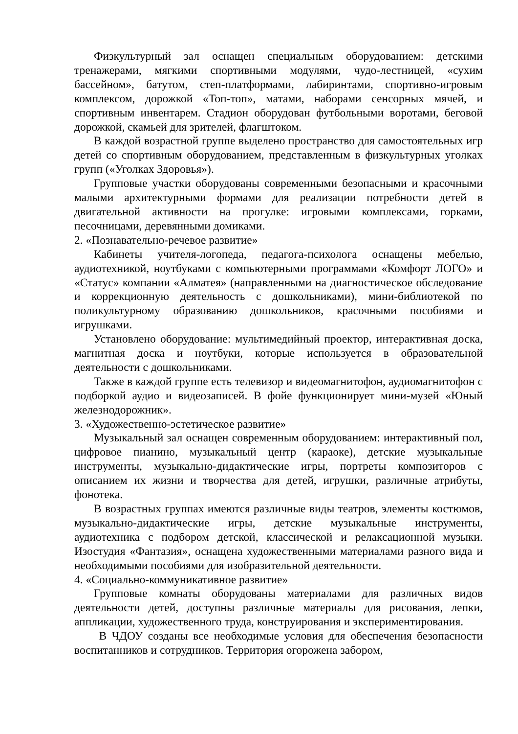Физкультурный зал оснащен специальным оборудованием: детскими тренажерами, мягкими спортивными модулями, чудо-лестницей, «сухим бассейном», батутом, степ-платформами, лабиринтами, спортивно-игровым комплексом, дорожкой «Топ-топ», матами, наборами сенсорных мячей, и спортивным инвентарем. Стадион оборудован футбольными воротами, беговой дорожкой, скамьей для зрителей, флагштоком.
В каждой возрастной группе выделено пространство для самостоятельных игр детей со спортивным оборудованием, представленным в физкультурных уголках групп («Уголках Здоровья»).
Групповые участки оборудованы современными безопасными и красочными малыми архитектурными формами для реализации потребности детей в двигательной активности на прогулке: игровыми комплексами, горками, песочницами, деревянными домиками.
2. «Познавательно-речевое развитие»
Кабинеты учителя-логопеда, педагога-психолога оснащены мебелью, аудиотехникой, ноутбуками с компьютерными программами «Комфорт ЛОГО» и «Статус» компании «Алматея» (направленными на диагностическое обследование и коррекционную деятельность с дошкольниками), мини-библиотекой по поликультурному образованию дошкольников, красочными пособиями и игрушками.
Установлено оборудование: мультимедийный проектор, интерактивная доска, магнитная доска и ноутбуки, которые используется в образовательной деятельности с дошкольниками.
Также в каждой группе есть телевизор и видеомагнитофон, аудиомагнитофон с подборкой аудио и видеозаписей. В фойе функционирует мини-музей «Юный железнодорожник».
3. «Художественно-эстетическое развитие»
Музыкальный зал оснащен современным оборудованием: интерактивный пол, цифровое пианино, музыкальный центр (караоке), детские музыкальные инструменты, музыкально-дидактические игры, портреты композиторов с описанием их жизни и творчества для детей, игрушки, различные атрибуты, фонотека.
В возрастных группах имеются различные виды театров, элементы костюмов, музыкально-дидактические игры, детские музыкальные инструменты, аудиотехника с подбором детской, классической и релаксационной музыки. Изостудия «Фантазия», оснащена художественными материалами разного вида и необходимыми пособиями для изобразительной деятельности.
4. «Социально-коммуникативное развитие»
Групповые комнаты оборудованы материалами для различных видов деятельности детей, доступны различные материалы для рисования, лепки, аппликации, художественного труда, конструирования и экспериментирования.
В ЧДОУ созданы все необходимые условия для обеспечения безопасности воспитанников и сотрудников. Территория огорожена забором,